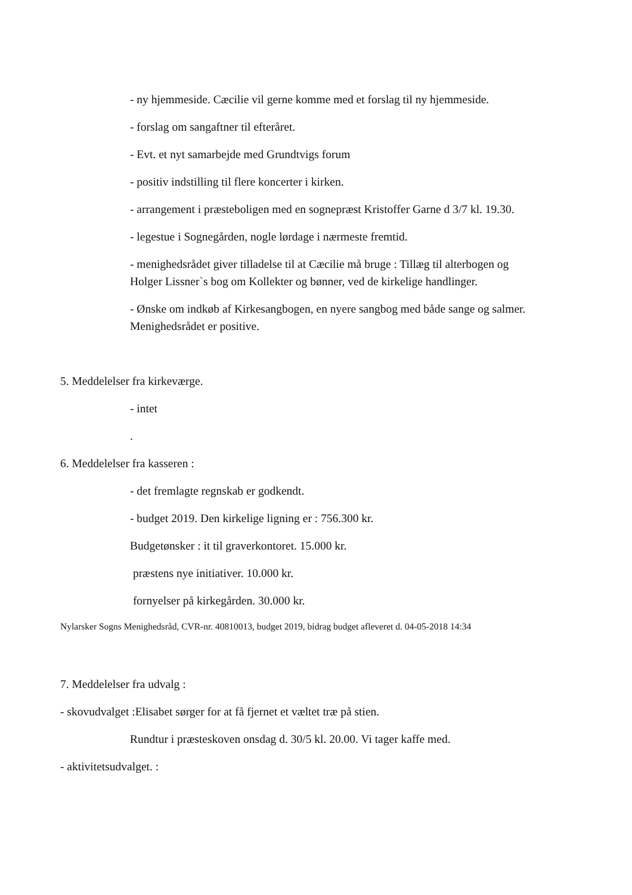- ny hjemmeside. Cæcilie vil gerne komme med et forslag til ny hjemmeside.
- forslag om sangaftner til efteråret.
- Evt. et nyt samarbejde med Grundtvigs forum
- positiv indstilling til flere koncerter i kirken.
- arrangement i præsteboligen med en sognepræst Kristoffer Garne d 3/7 kl. 19.30.
- legestue i Sognegården, nogle lørdage i nærmeste fremtid.
- menighedsrådet giver tilladelse til at Cæcilie må bruge : Tillæg til alterbogen og
Holger Lissner`s bog om Kollekter og bønner, ved de kirkelige handlinger.
- Ønske om indkøb af Kirkesangbogen, en nyere sangbog med både sange og salmer.
Menighedsrådet er positive.
5. Meddelelser fra kirkeværge.
- intet
.
6. Meddelelser fra kasseren :
- det fremlagte regnskab er godkendt.
- budget 2019. Den kirkelige ligning er : 756.300 kr.
Budgetønsker : it til graverkontoret. 15.000 kr.
præstens nye initiativer. 10.000 kr.
fornyelser på kirkegården. 30.000 kr.
Nylarsker Sogns Menighedsråd, CVR-nr. 40810013, budget 2019, bidrag budget afleveret d. 04-05-2018 14:34
7. Meddelelser fra udvalg :
- skovudvalget :Elisabet sørger for at få fjernet et væltet træ på stien.
Rundtur i præsteskoven onsdag d. 30/5 kl. 20.00. Vi tager kaffe med.
- aktivitetsudvalget. :